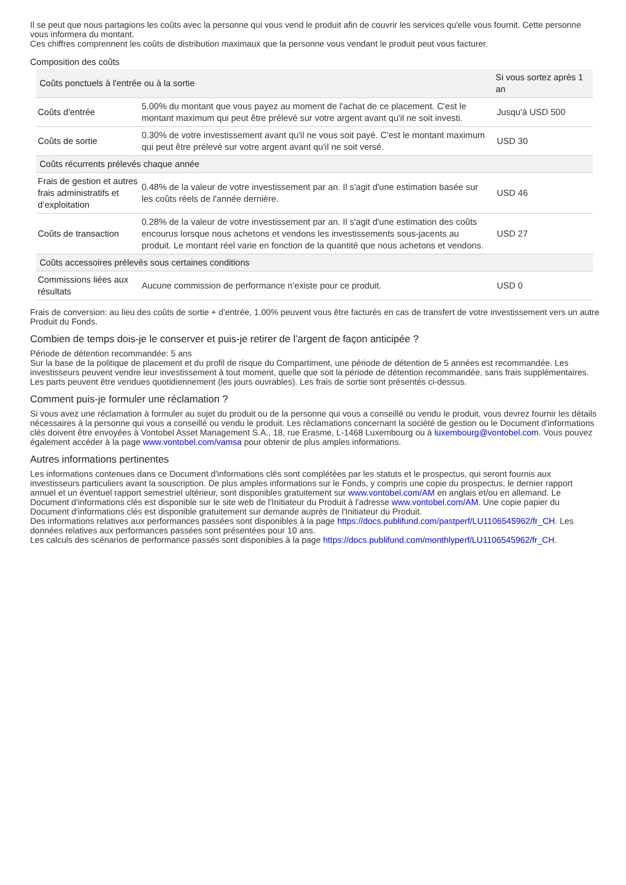Il se peut que nous partagions les coûts avec la personne qui vous vend le produit afin de couvrir les services qu'elle vous fournit. Cette personne vous informera du montant.
Ces chiffres comprennent les coûts de distribution maximaux que la personne vous vendant le produit peut vous facturer.
Composition des coûts
| Coûts ponctuels à l'entrée ou à la sortie | | Si vous sortez après 1 an |
| --- | --- | --- |
| Coûts d'entrée | 5.00% du montant que vous payez au moment de l'achat de ce placement. C'est le montant maximum qui peut être prélevé sur votre argent avant qu'il ne soit investi. | Jusqu'à USD 500 |
| Coûts de sortie | 0.30% de votre investissement avant qu'il ne vous soit payé. C'est le montant maximum qui peut être prélevé sur votre argent avant qu'il ne soit versé. | USD 30 |
| Coûts récurrents prélevés chaque année | | |
| Frais de gestion et autres frais administratifs et d’exploitation | 0.48% de la valeur de votre investissement par an. Il s'agit d'une estimation basée sur les coûts réels de l'année dernière. | USD 46 |
| Coûts de transaction | 0.28% de la valeur de votre investissement par an. Il s'agit d'une estimation des coûts encourus lorsque nous achetons et vendons les investissements sous-jacents au produit. Le montant réel varie en fonction de la quantité que nous achetons et vendons. | USD 27 |
| Coûts accessoires prélevés sous certaines conditions | | |
| Commissions liées aux résultats | Aucune commission de performance n'existe pour ce produit. | USD 0 |
Frais de conversion: au lieu des coûts de sortie + d'entrée, 1.00% peuvent vous être facturés en cas de transfert de votre investissement vers un autre Produit du Fonds.
Combien de temps dois-je le conserver et puis-je retirer de l’argent de façon anticipée ?
Période de détention recommandée: 5 ans
Sur la base de la politique de placement et du profil de risque du Compartiment, une période de détention de 5 années est recommandée. Les investisseurs peuvent vendre leur investissement à tout moment, quelle que soit la période de détention recommandée, sans frais supplémentaires. Les parts peuvent être vendues quotidiennement (les jours ouvrables). Les frais de sortie sont présentés ci-dessus.
Comment puis-je formuler une réclamation ?
Si vous avez une réclamation à formuler au sujet du produit ou de la personne qui vous a conseillé ou vendu le produit, vous devrez fournir les détails nécessaires à la personne qui vous a conseillé ou vendu le produit. Les réclamations concernant la société de gestion ou le Document d'informations clés doivent être envoyées à Vontobel Asset Management S.A., 18, rue Erasme, L-1468 Luxembourg ou à luxembourg@vontobel.com. Vous pouvez également accéder à la page www.vontobel.com/vamsa pour obtenir de plus amples informations.
Autres informations pertinentes
Les informations contenues dans ce Document d'informations clés sont complétées par les statuts et le prospectus, qui seront fournis aux investisseurs particuliers avant la souscription. De plus amples informations sur le Fonds, y compris une copie du prospectus, le dernier rapport annuel et un éventuel rapport semestriel ultérieur, sont disponibles gratuitement sur www.vontobel.com/AM en anglais et/ou en allemand. Le Document d'informations clés est disponible sur le site web de l'Initiateur du Produit à l'adresse www.vontobel.com/AM. Une copie papier du Document d'informations clés est disponible gratuitement sur demande auprès de l'Initiateur du Produit.
Des informations relatives aux performances passées sont disponibles à la page https://docs.publifund.com/pastperf/LU1106545962/fr_CH. Les données relatives aux performances passées sont présentées pour 10 ans.
Les calculs des scénarios de performance passés sont disponibles à la page https://docs.publifund.com/monthlyperf/LU1106545962/fr_CH.